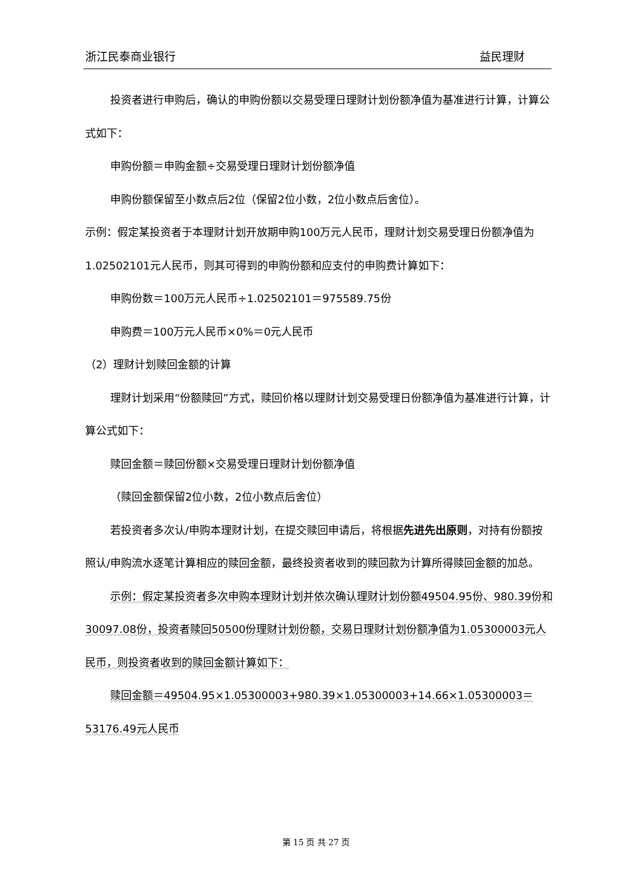浙江民泰商业银行 益民理财
投资者进行申购后，确认的申购份额以交易受理日理财计划份额净值为基准进行计算，计算公式如下：
申购份额＝申购金额÷交易受理日理财计划份额净值
申购份额保留至小数点后2位（保留2位小数，2位小数点后舍位）。
示例：假定某投资者于本理财计划开放期申购100万元人民币，理财计划交易受理日份额净值为 1.02502101元人民币，则其可得到的申购份额和应支付的申购费计算如下：
申购份数＝100万元人民币÷1.02502101＝975589.75份
申购费＝100万元人民币×0%＝0元人民币
（2）理财计划赎回金额的计算
理财计划采用“份额赎回”方式，赎回价格以理财计划交易受理日份额净值为基准进行计算，计算公式如下：
赎回金额＝赎回份额×交易受理日理财计划份额净值
（赎回金额保留2位小数，2位小数点后舍位）
若投资者多次认/申购本理财计划，在提交赎回申请后，将根据先进先出原则，对持有份额按照认/申购流水逐笔计算相应的赎回金额，最终投资者收到的赎回款为计算所得赎回金额的加总。
示例：假定某投资者多次申购本理财计划并依次确认理财计划份额49504.95份、980.39份和30097.08份，投资者赎回50500份理财计划份额，交易日理财计划份额净值为1.05300003元人民币，则投资者收到的赎回金额计算如下：
赎回金额＝49504.95×1.05300003+980.39×1.05300003+14.66×1.05300003＝53176.49元人民币
第 15 页 共 27 页